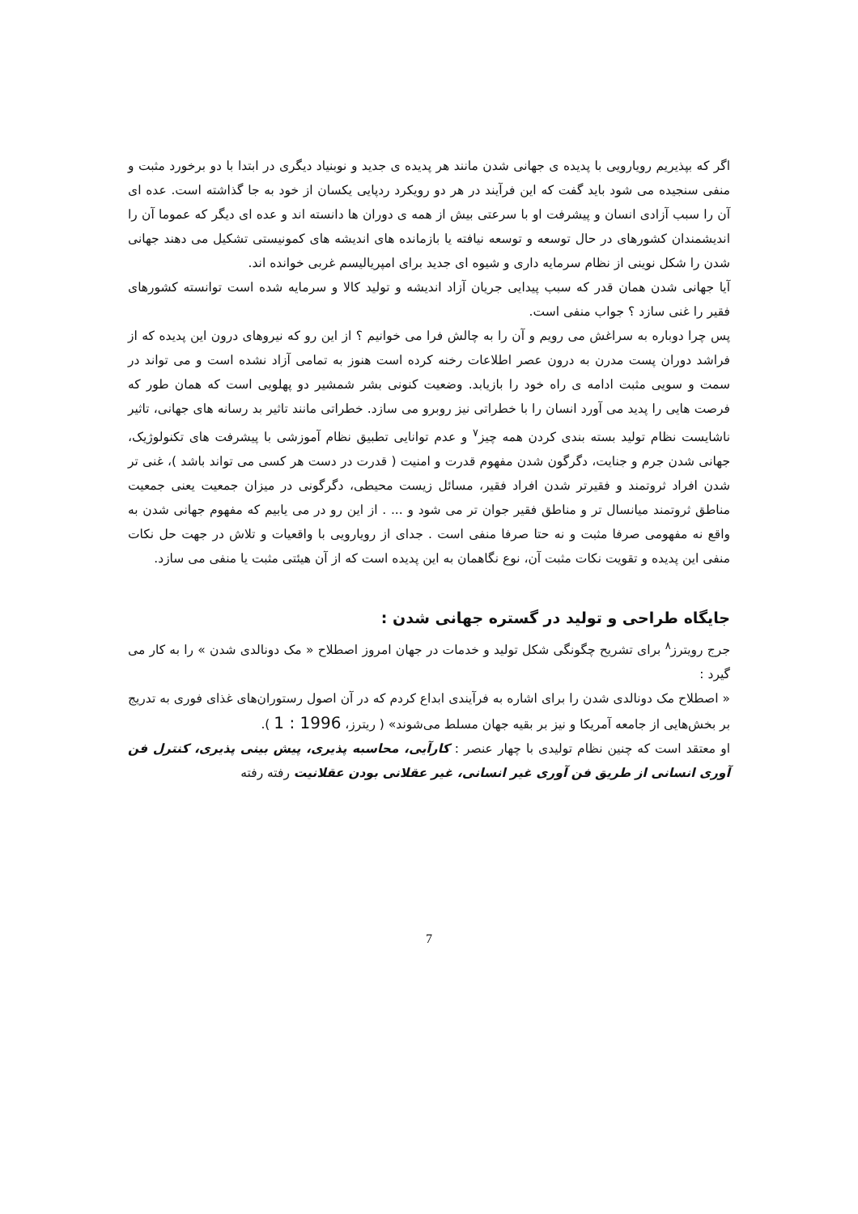اگر که بپذیریم رویارویی با پدیده ی جهانی شدن مانند هر پدیده ی جدید و نوبنیاد دیگری در ابتدا با دو برخورد مثبت و منفی سنجیده می شود باید گفت که این فرآیند در هر دو رویکرد ردپایی یکسان از خود به جا گذاشته است. عده ای آن را سبب آزادی انسان و پیشرفت او با سرعتی بیش از همه ی دوران ها دانسته اند و عده ای دیگر که عموما آن را اندیشمندان کشورهای در حال توسعه و توسعه نیافته یا بازمانده های اندیشه های کمونیستی تشکیل می دهند جهانی شدن را شکل نوینی از نظام سرمایه داری و شیوه ای جدید برای امپریالیسم غربی خوانده اند.
آیا جهانی شدن همان قدر که سبب پیدایی جریان آزاد اندیشه و تولید کالا و سرمایه شده است توانسته کشورهای فقیر را غنی سازد ؟ جواب منفی است.
پس چرا دوباره به سراغش می رویم و آن را به چالش فرا می خوانیم ؟ از این رو که نیروهای درون این پدیده که از فراشد دوران پست مدرن به درون عصر اطلاعات رخنه کرده است هنوز به تمامی آزاد نشده است و می تواند در سمت و سویی مثبت ادامه ی راه خود را بازیابد. وضعیت کنونی بشر شمشیر دو پهلویی است که همان طور که فرصت هایی را پدید می آورد انسان را با خطراتی نیز روبرو می سازد. خطراتی مانند تاثیر بد رسانه های جهانی، تاثیر ناشایست نظام تولید بسته بندی کردن همه چیز<sup>۷</sup> و عدم توانایی تطبیق نظام آموزشی با پیشرفت های تکنولوژیک، جهانی شدن جرم و جنایت، دگرگون شدن مفهوم قدرت و امنیت ( قدرت در دست هر کسی می تواند باشد )، غنی تر شدن افراد ثروتمند و فقیرتر شدن افراد فقیر، مسائل زیست محیطی، دگرگونی در میزان جمعیت یعنی جمعیت مناطق ثروتمند میانسال تر و مناطق فقیر جوان تر می شود و ... . از این رو در می یابیم که مفهوم جهانی شدن به واقع نه مفهومی صرفا مثبت و نه حتا صرفا منفی است . جدای از رویارویی با واقعیات و تلاش در جهت حل نکات منفی این پدیده و تقویت نکات مثبت آن، نوع نگاهمان به این پدیده است که از آن هیئتی مثبت یا منفی می سازد.
جایگاه طراحی و تولید در گستره جهانی شدن :
جرج رویترز<sup>۸</sup> برای تشریح چگونگی شکل تولید و خدمات در جهان امروز اصطلاح « مک دونالدی شدن » را به کار می گیرد :
« اصطلاح مک دونالدی شدن را برای اشاره به فرآیندی ابداع کردم که در آن اصول رستوران‌های غذای فوری به تدریج بر بخش‌هایی از جامعه آمریکا و نیز بر بقیه جهان مسلط می‌شوند» ( ریترز، 1996 : 1 ).
او معتقد است که چنین نظام تولیدی با چهار عنصر : کارآیی، محاسبه پذیری، پیش بینی پذیری، کنترل فن آوری انسانی از طریق فن آوری غیر انسانی، غیر عقلانی بودن عقلانیت رفته رفته
7